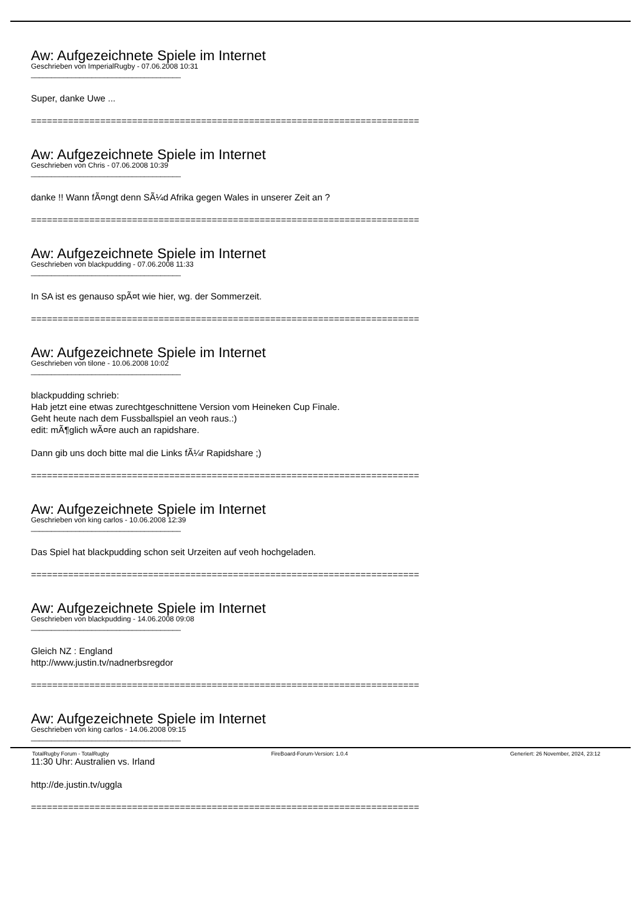Aw: Aufgezeichnete Spiele im Internet
Geschrieben von ImperialRugby - 07.06.2008 10:31
_____________________________________
Super, danke Uwe ...
============================================================================
Aw: Aufgezeichnete Spiele im Internet
Geschrieben von Chris - 07.06.2008 10:39
_____________________________________
danke !! Wann fÃ¤ngt denn SÃ¼d Afrika gegen Wales in unserer Zeit an ?
============================================================================
Aw: Aufgezeichnete Spiele im Internet
Geschrieben von blackpudding - 07.06.2008 11:33
_____________________________________
In SA ist es genauso spÃ¤t wie hier, wg. der Sommerzeit.
============================================================================
Aw: Aufgezeichnete Spiele im Internet
Geschrieben von tilone - 10.06.2008 10:02
_____________________________________
blackpudding schrieb:
Hab jetzt eine etwas zurechtgeschnittene Version vom Heineken Cup Finale.
Geht heute nach dem Fussballspiel an veoh raus.:)
edit: mÃ¶glich wÃ¤re auch an rapidshare.
Dann gib uns doch bitte mal die Links fÃ¼r Rapidshare ;)
============================================================================
Aw: Aufgezeichnete Spiele im Internet
Geschrieben von king carlos - 10.06.2008 12:39
_____________________________________
Das Spiel hat blackpudding schon seit Urzeiten auf veoh hochgeladen.
============================================================================
Aw: Aufgezeichnete Spiele im Internet
Geschrieben von blackpudding - 14.06.2008 09:08
_____________________________________
Gleich NZ : England
http://www.justin.tv/nadnerbsregdor
============================================================================
Aw: Aufgezeichnete Spiele im Internet
Geschrieben von king carlos - 14.06.2008 09:15
_____________________________________
11:30 Uhr: Australien vs. Irland
http://de.justin.tv/uggla
============================================================================
TotalRugby Forum - TotalRugby FireBoard-Forum-Version: 1.0.4 Generiert: 26 November, 2024, 23:12